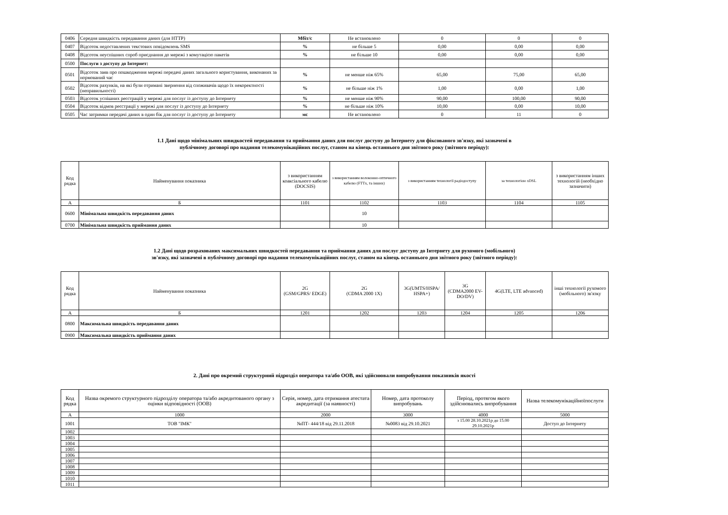| 0406 | Середня швидкість передавання даних (для HTTP) | Мбіт/с | Не встановлено | 0 | 0 | 0 |
| 0407 | Відсоток недоставлених текстових повідомлень SMS | % | не більше 5 | 0,00 | 0,00 | 0,00 |
| 0408 | Відсоток неуспішних спроб приєднання до мережі з комутацією пакетів | % | не більше 10 | 0,00 | 0,00 | 0,00 |
| 0500 | Послуги з доступу до Інтернет: | | | | | |
| 0501 | Відсоток заяв про пошкодження мережі передачі даних загального користування, виконаних за нормований час | % | не менше ніж 65% | 65,00 | 75,00 | 65,00 |
| 0502 | Відсоток рахунків, на які були отримані звернення від споживачів щодо їх некоректності (неправильності) | % | не більше ніж 1% | 1,00 | 0,00 | 1,00 |
| 0503 | Відсоток успішних реєстрацій у мережі для послуг із доступу до Інтернету | % | не менше ніж 90% | 90,00 | 100,00 | 90,00 |
| 0504 | Відсоток відмов реєстрації у мережі для послуг із доступу до Інтернету | % | не більше ніж 10% | 10,00 | 0,00 | 10,00 |
| 0505 | Час затримки передачі даних в один бік для послуг із доступу до Інтернету | мс | Не встановлено | 0 | 11 | 0 |
1.1 Дані щодо мінімальних швидкостей передавання та приймання даних для послуг доступу до Інтернету для фіксованого зв'язку, які зазначені в
публічному договорі про надання телекомунікаційних послуг, станом на кінець останнього дня звітного року (звітного періоду):
| Код рядка | Найменування показника | з використанням коаксіального кабелю (DOCSIS) | з використанням волоконно-оптичного кабелю (FTTx, та інших) | з використанням технології радіодоступу | за технологією xDSL | з використанням інших технологій (необхідно зазначити) |
| А | Б | 1101 | 1102 | 1103 | 1104 | 1105 |
| 0600 | Мінімальна швидкість передавання даних | | 10 | | | |
| 0700 | Мінімальна швидкість приймання даних | | 10 | | | |
1.2 Дані щодо розрахованих максимальних швидкостей передавання та приймання даних для послуг доступу до Інтернету для рухомого (мобільного)
зв'язку, які зазначені в публічному договорі про надання телекомунікаційних послуг, станом на кінець останнього дня звітного року (звітного періоду):
| Код рядка | Найменування показника | 2G (GSM/GPRS/ EDGE) | 2G (CDMA 2000 1X) | 3G(UMTS/HSPA/ HSPA+) | 3G (CDMA2000 EV-DO/DV) | 4G(LTE, LTE advanced) | інші технології рухомого (мобільного) зв'язку |
| А | Б | 1201 | 1202 | 1203 | 1204 | 1205 | 1206 |
| 0800 | Максимальна швидкість передавання даних | | | | | | |
| 0900 | Максимальна швидкість приймання даних | | | | | | |
2. Дані про окремий структурний підрозділ оператора та/або ООВ, які здійснювали випробування показників якості
| Код рядка | Назва окремого структурного підрозділу оператора та/або акредитованого органу з оцінки відповідності (ООВ) | Серія, номер, дата отримання атестата акредитації (за наявності) | Номер, дата протоколу випробувань | Період, протягом якого здійснювались випробування | Назва телекомунікаційноїпослуги |
| А | 1000 | 2000 | 3000 | 4000 | 5000 |
| 1001 | ТОВ "ІМК" | №ПТ- 444/18 від 29.11.2018 | №0083 від 29.10.2021 | з 15.00 28.10.2021р до 15.00 29.10.2021р | Доступ до Інтернету |
| 1002 | | | | | |
| 1003 | | | | | |
| 1004 | | | | | |
| 1005 | | | | | |
| 1006 | | | | | |
| 1007 | | | | | |
| 1008 | | | | | |
| 1009 | | | | | |
| 1010 | | | | | |
| 1011 | | | | | |